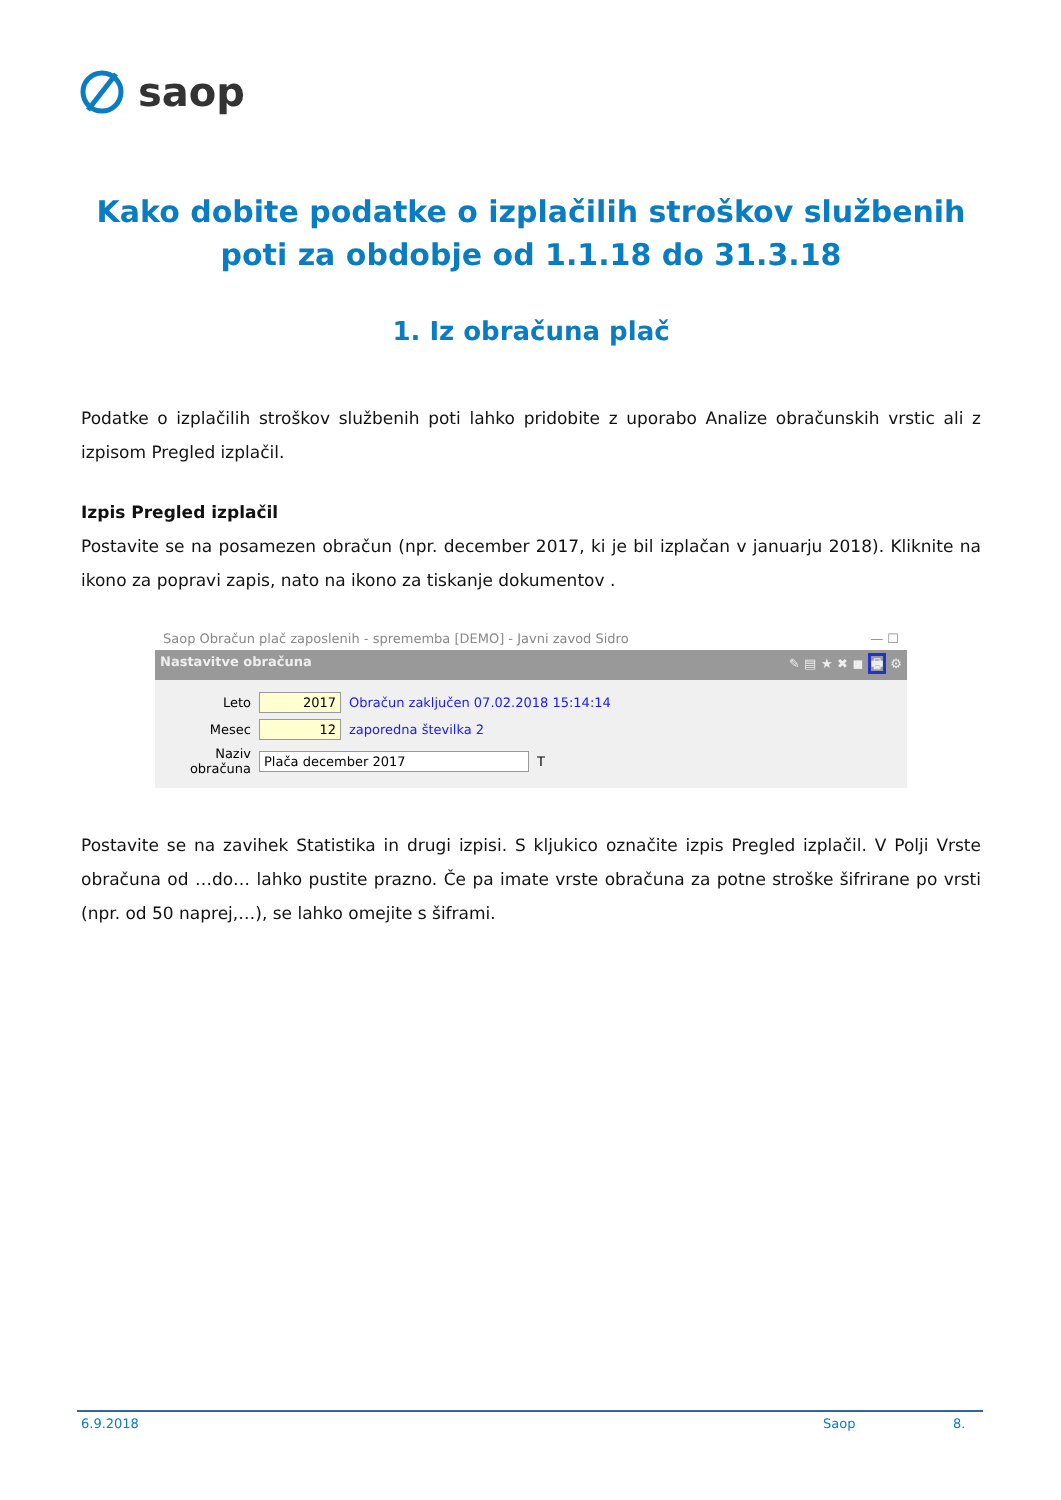saop
Kako dobite podatke o izplačilih stroškov službenih poti za obdobje od 1.1.18 do 31.3.18
1. Iz obračuna plač
Podatke o izplačilih stroškov službenih poti lahko pridobite z uporabo Analize obračunskih vrstic ali z izpisom Pregled izplačil.
Izpis Pregled izplačil
Postavite se na posamezen obračun (npr. december 2017, ki je bil izplačan v januarju 2018). Kliknite na ikono za popravi zapis, nato na ikono za tiskanje dokumentov .
Saop Obračun plač zaposlenih - sprememba [DEMO] - Javni zavod Sidro — ☐
Nastavitve obračuna ✎ ▤ ★ ✖ ◼ 🖶 ⚙
Leto 2017 Obračun zaključen 07.02.2018 15:14:14
Mesec 12 zaporedna številka 2
Naziv obračuna Plača december 2017 T
Postavite se na zavihek Statistika in drugi izpisi. S kljukico označite izpis Pregled izplačil. V Polji Vrste obračuna od …do… lahko pustite prazno. Če pa imate vrste obračuna za potne stroške šifrirane po vrsti (npr. od 50 naprej,…), se lahko omejite s šiframi.
6.9.2018 Saop 8.